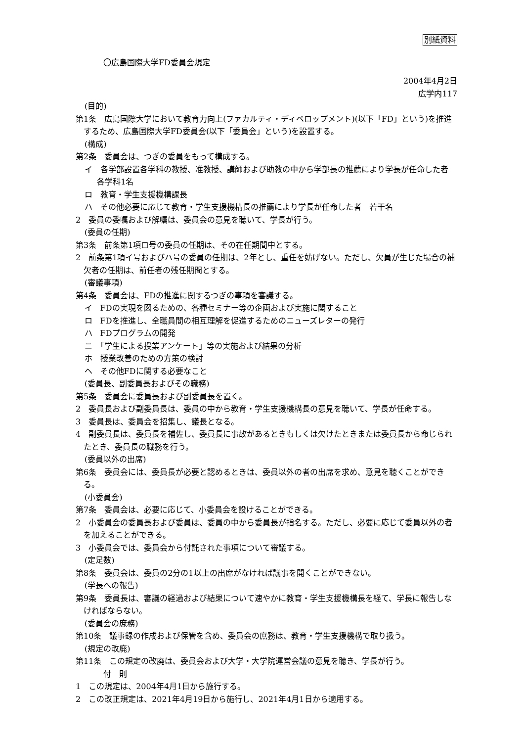別紙資料
〇広島国際大学FD委員会規定
2004年4月2日
広学内117
(目的)
第1条　広島国際大学において教育力向上(ファカルティ・ディベロップメント)(以下「FD」という)を推進するため、広島国際大学FD委員会(以下「委員会」という)を設置する。
(構成)
第2条　委員会は、つぎの委員をもって構成する。
イ　各学部設置各学科の教授、准教授、講師および助教の中から学部長の推薦により学長が任命した者　各学科1名
ロ　教育・学生支援機構課長
ハ　その他必要に応じて教育・学生支援機構長の推薦により学長が任命した者　若干名
2　委員の委嘱および解嘱は、委員会の意見を聴いて、学長が行う。
(委員の任期)
第3条　前条第1項ロ号の委員の任期は、その在任期間中とする。
2　前条第1項イ号およびハ号の委員の任期は、2年とし、重任を妨げない。ただし、欠員が生じた場合の補欠者の任期は、前任者の残任期間とする。
(審議事項)
第4条　委員会は、FDの推進に関するつぎの事項を審議する。
イ　FDの実現を図るための、各種セミナー等の企画および実施に関すること
ロ　FDを推進し、全職員間の相互理解を促進するためのニューズレターの発行
ハ　FDプログラムの開発
ニ　「学生による授業アンケート」等の実施および結果の分析
ホ　授業改善のための方策の検討
ヘ　その他FDに関する必要なこと
(委員長、副委員長およびその職務)
第5条　委員会に委員長および副委員長を置く。
2　委員長および副委員長は、委員の中から教育・学生支援機構長の意見を聴いて、学長が任命する。
3　委員長は、委員会を招集し、議長となる。
4　副委員長は、委員長を補佐し、委員長に事故があるときもしくは欠けたときまたは委員長から命じられたとき、委員長の職務を行う。
(委員以外の出席)
第6条　委員会には、委員長が必要と認めるときは、委員以外の者の出席を求め、意見を聴くことができる。
(小委員会)
第7条　委員会は、必要に応じて、小委員会を設けることができる。
2　小委員会の委員長および委員は、委員の中から委員長が指名する。ただし、必要に応じて委員以外の者を加えることができる。
3　小委員会では、委員会から付託された事項について審議する。
(定足数)
第8条　委員会は、委員の2分の1以上の出席がなければ議事を開くことができない。
(学長への報告)
第9条　委員長は、審議の経過および結果について速やかに教育・学生支援機構長を経て、学長に報告しなければならない。
(委員会の庶務)
第10条　議事録の作成および保管を含め、委員会の庶務は、教育・学生支援機構で取り扱う。
(規定の改廃)
第11条　この規定の改廃は、委員会および大学・大学院運営会議の意見を聴き、学長が行う。
付　則
1　この規定は、2004年4月1日から施行する。
2　この改正規定は、2021年4月19日から施行し、2021年4月1日から適用する。